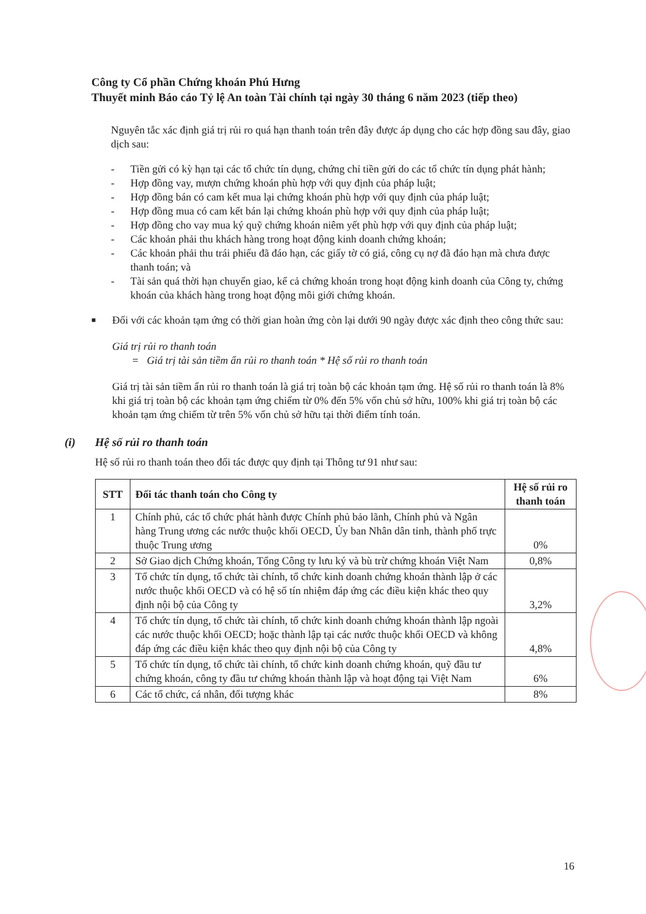Công ty Cổ phần Chứng khoán Phú Hưng
Thuyết minh Báo cáo Tỷ lệ An toàn Tài chính tại ngày 30 tháng 6 năm 2023 (tiếp theo)
Nguyên tắc xác định giá trị rủi ro quá hạn thanh toán trên đây được áp dụng cho các hợp đồng sau đây, giao dịch sau:
- Tiền gửi có kỳ hạn tại các tổ chức tín dụng, chứng chỉ tiền gửi do các tổ chức tín dụng phát hành;
- Hợp đồng vay, mượn chứng khoán phù hợp với quy định của pháp luật;
- Hợp đồng bán có cam kết mua lại chứng khoán phù hợp với quy định của pháp luật;
- Hợp đồng mua có cam kết bán lại chứng khoán phù hợp với quy định của pháp luật;
- Hợp đồng cho vay mua ký quỹ chứng khoán niêm yết phù hợp với quy định của pháp luật;
- Các khoản phải thu khách hàng trong hoạt động kinh doanh chứng khoán;
- Các khoản phải thu trái phiếu đã đáo hạn, các giấy tờ có giá, công cụ nợ đã đáo hạn mà chưa được thanh toán; và
- Tài sản quá thời hạn chuyển giao, kể cả chứng khoán trong hoạt động kinh doanh của Công ty, chứng khoán của khách hàng trong hoạt động môi giới chứng khoán.
■ Đối với các khoản tạm ứng có thời gian hoàn ứng còn lại dưới 90 ngày được xác định theo công thức sau:
Giá trị rủi ro thanh toán
= Giá trị tài sản tiềm ẩn rủi ro thanh toán * Hệ số rủi ro thanh toán
Giá trị tài sản tiềm ẩn rủi ro thanh toán là giá trị toàn bộ các khoản tạm ứng. Hệ số rủi ro thanh toán là 8% khi giá trị toàn bộ các khoản tạm ứng chiếm từ 0% đến 5% vốn chủ sở hữu, 100% khi giá trị toàn bộ các khoản tạm ứng chiếm từ trên 5% vốn chủ sở hữu tại thời điểm tính toán.
(i) Hệ số rủi ro thanh toán
Hệ số rủi ro thanh toán theo đối tác được quy định tại Thông tư 91 như sau:
| STT | Đối tác thanh toán cho Công ty | Hệ số rủi ro thanh toán |
| --- | --- | --- |
| 1 | Chính phủ, các tổ chức phát hành được Chính phủ bảo lãnh, Chính phủ và Ngân hàng Trung ương các nước thuộc khối OECD, Ủy ban Nhân dân tỉnh, thành phố trực thuộc Trung ương | 0% |
| 2 | Sở Giao dịch Chứng khoán, Tổng Công ty lưu ký và bù trừ chứng khoán Việt Nam | 0,8% |
| 3 | Tổ chức tín dụng, tổ chức tài chính, tổ chức kinh doanh chứng khoán thành lập ở các nước thuộc khối OECD và có hệ số tín nhiệm đáp ứng các điều kiện khác theo quy định nội bộ của Công ty | 3,2% |
| 4 | Tổ chức tín dụng, tổ chức tài chính, tổ chức kinh doanh chứng khoán thành lập ngoài các nước thuộc khối OECD; hoặc thành lập tại các nước thuộc khối OECD và không đáp ứng các điều kiện khác theo quy định nội bộ của Công ty | 4,8% |
| 5 | Tổ chức tín dụng, tổ chức tài chính, tổ chức kinh doanh chứng khoán, quỹ đầu tư chứng khoán, công ty đầu tư chứng khoán thành lập và hoạt động tại Việt Nam | 6% |
| 6 | Các tổ chức, cá nhân, đối tượng khác | 8% |
16